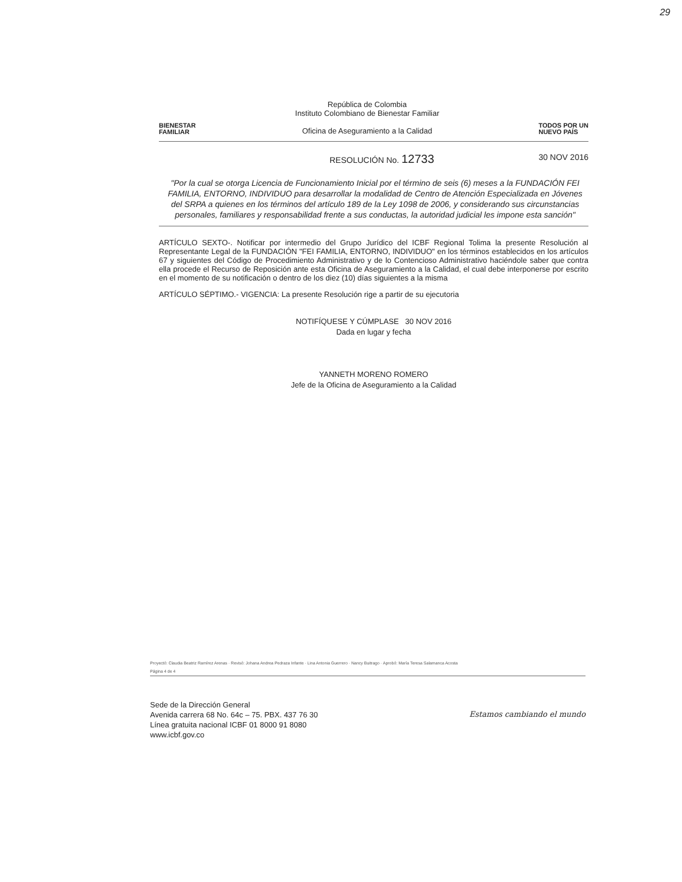29
BIENESTAR
FAMILIAR
República de Colombia
Instituto Colombiano de Bienestar Familiar
Oficina de Aseguramiento a la Calidad
TODOS POR UN
NUEVO PAÍS
RESOLUCIÓN No. 12733 30 NOV 2016
"Por la cual se otorga Licencia de Funcionamiento Inicial por el término de seis (6) meses a la FUNDACIÓN FEI FAMILIA, ENTORNO, INDIVIDUO para desarrollar la modalidad de Centro de Atención Especializada en Jóvenes del SRPA a quienes en los términos del artículo 189 de la Ley 1098 de 2006, y considerando sus circunstancias personales, familiares y responsabilidad frente a sus conductas, la autoridad judicial les impone esta sanción"
ARTÍCULO SEXTO-. Notificar por intermedio del Grupo Jurídico del ICBF Regional Tolima la presente Resolución al Representante Legal de la FUNDACIÓN "FEI FAMILIA, ENTORNO, INDIVIDUO" en los términos establecidos en los artículos 67 y siguientes del Código de Procedimiento Administrativo y de lo Contencioso Administrativo haciéndole saber que contra ella procede el Recurso de Reposición ante esta Oficina de Aseguramiento a la Calidad, el cual debe interponerse por escrito en el momento de su notificación o dentro de los diez (10) días siguientes a la misma
ARTÍCULO SÉPTIMO.- VIGENCIA: La presente Resolución rige a partir de su ejecutoria
NOTIFÍQUESE Y CÚMPLASE 30 NOV 2016
Dada en lugar y fecha
YANNETH MORENO ROMERO
Jefe de la Oficina de Aseguramiento a la Calidad
Proyectó: Claudia Beatriz Ramírez Arenas · Revisó: Johana Andrea Pedraza Infante · Lina Antonia Guerrero · Nancy Buitrago · Aprobó: María Teresa Salamanca Acosta
Página 4 de 4
Sede de la Dirección General
Avenida carrera 68 No. 64c – 75. PBX. 437 76 30
Línea gratuita nacional ICBF 01 8000 91 8080
www.icbf.gov.co
Estamos cambiando el mundo